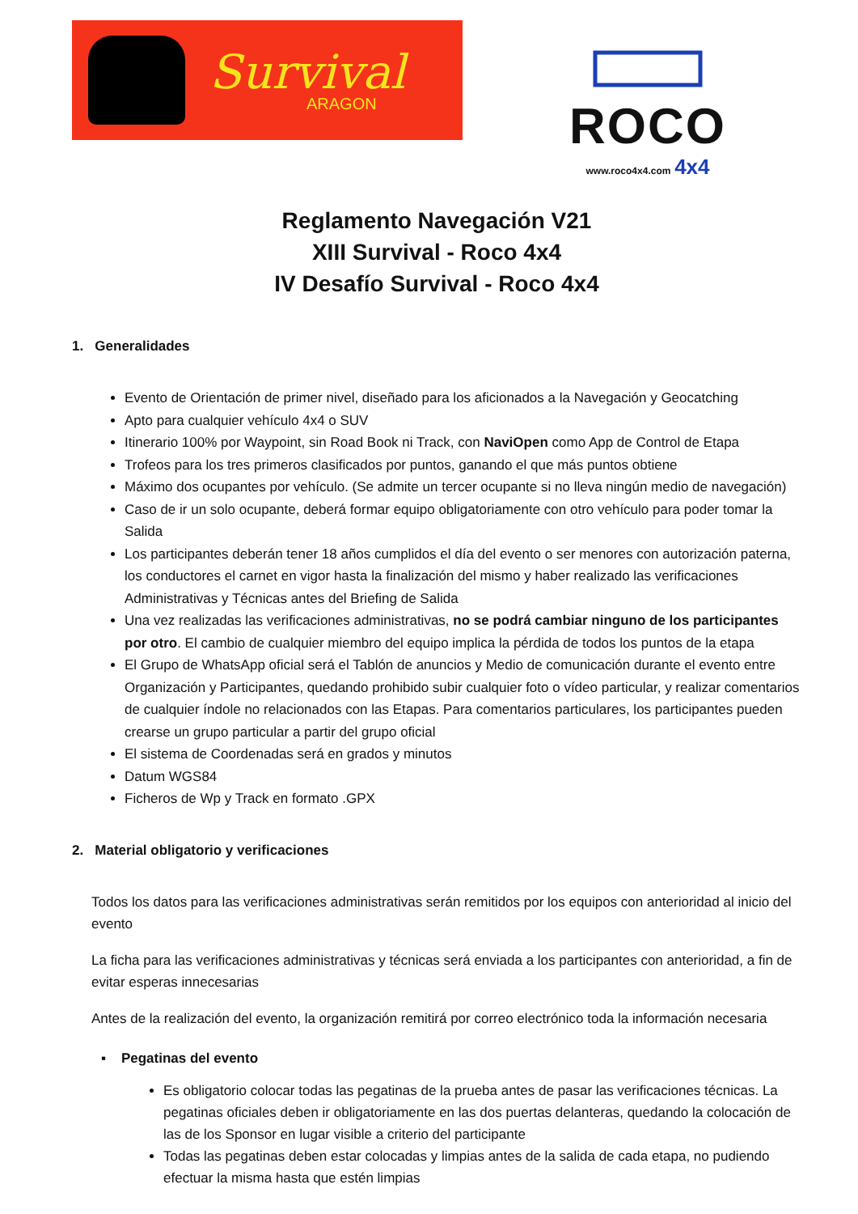Survival
ARAGON
ROCO
www.roco4x4.com 4x4
Reglamento Navegación V21
XIII Survival - Roco 4x4
IV Desafío Survival - Roco 4x4
1. Generalidades
Evento de Orientación de primer nivel, diseñado para los aficionados a la Navegación y Geocatching
Apto para cualquier vehículo 4x4 o SUV
Itinerario 100% por Waypoint, sin Road Book ni Track, con NaviOpen como App de Control de Etapa
Trofeos para los tres primeros clasificados por puntos, ganando el que más puntos obtiene
Máximo dos ocupantes por vehículo. (Se admite un tercer ocupante si no lleva ningún medio de navegación)
Caso de ir un solo ocupante, deberá formar equipo obligatoriamente con otro vehículo para poder tomar la Salida
Los participantes deberán tener 18 años cumplidos el día del evento o ser menores con autorización paterna, los conductores el carnet en vigor hasta la finalización del mismo y haber realizado las verificaciones Administrativas y Técnicas antes del Briefing de Salida
Una vez realizadas las verificaciones administrativas, no se podrá cambiar ninguno de los participantes por otro. El cambio de cualquier miembro del equipo implica la pérdida de todos los puntos de la etapa
El Grupo de WhatsApp oficial será el Tablón de anuncios y Medio de comunicación durante el evento entre Organización y Participantes, quedando prohibido subir cualquier foto o vídeo particular, y realizar comentarios de cualquier índole no relacionados con las Etapas. Para comentarios particulares, los participantes pueden crearse un grupo particular a partir del grupo oficial
El sistema de Coordenadas será en grados y minutos
Datum WGS84
Ficheros de Wp y Track en formato .GPX
2. Material obligatorio y verificaciones
Todos los datos para las verificaciones administrativas serán remitidos por los equipos con anterioridad al inicio del evento
La ficha para las verificaciones administrativas y técnicas será enviada a los participantes con anterioridad, a fin de evitar esperas innecesarias
Antes de la realización del evento, la organización remitirá por correo electrónico toda la información necesaria
▪ Pegatinas del evento
Es obligatorio colocar todas las pegatinas de la prueba antes de pasar las verificaciones técnicas. La pegatinas oficiales deben ir obligatoriamente en las dos puertas delanteras, quedando la colocación de las de los Sponsor en lugar visible a criterio del participante
Todas las pegatinas deben estar colocadas y limpias antes de la salida de cada etapa, no pudiendo efectuar la misma hasta que estén limpias